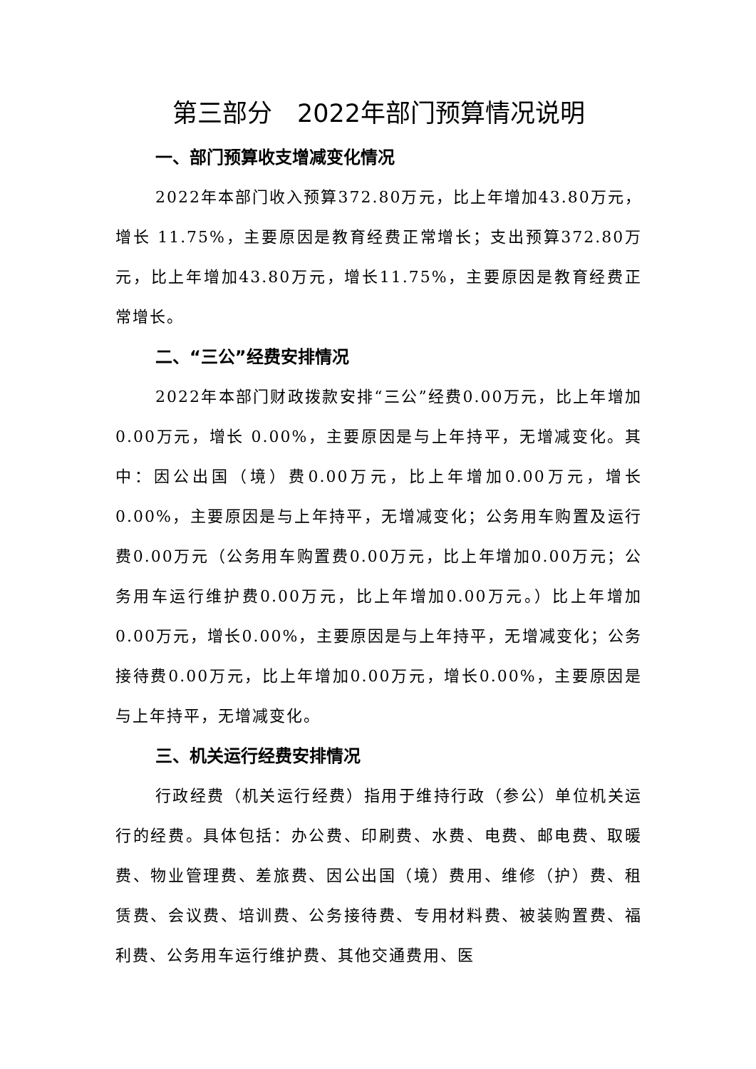第三部分　2022年部门预算情况说明
一、部门预算收支增减变化情况
2022年本部门收入预算372.80万元，比上年增加43.80万元，增长 11.75%，主要原因是教育经费正常增长；支出预算372.80万元，比上年增加43.80万元，增长11.75%，主要原因是教育经费正常增长。
二、“三公”经费安排情况
2022年本部门财政拨款安排“三公”经费0.00万元，比上年增加 0.00万元，增长 0.00%，主要原因是与上年持平，无增减变化。其中：因公出国（境）费0.00万元，比上年增加0.00万元，增长0.00%，主要原因是与上年持平，无增减变化；公务用车购置及运行费0.00万元（公务用车购置费0.00万元，比上年增加0.00万元；公务用车运行维护费0.00万元，比上年增加0.00万元。）比上年增加0.00万元，增长0.00%，主要原因是与上年持平，无增减变化；公务接待费0.00万元，比上年增加0.00万元，增长0.00%，主要原因是与上年持平，无增减变化。
三、机关运行经费安排情况
行政经费（机关运行经费）指用于维持行政（参公）单位机关运行的经费。具体包括：办公费、印刷费、水费、电费、邮电费、取暖费、物业管理费、差旅费、因公出国（境）费用、维修（护）费、租赁费、会议费、培训费、公务接待费、专用材料费、被装购置费、福利费、公务用车运行维护费、其他交通费用、医